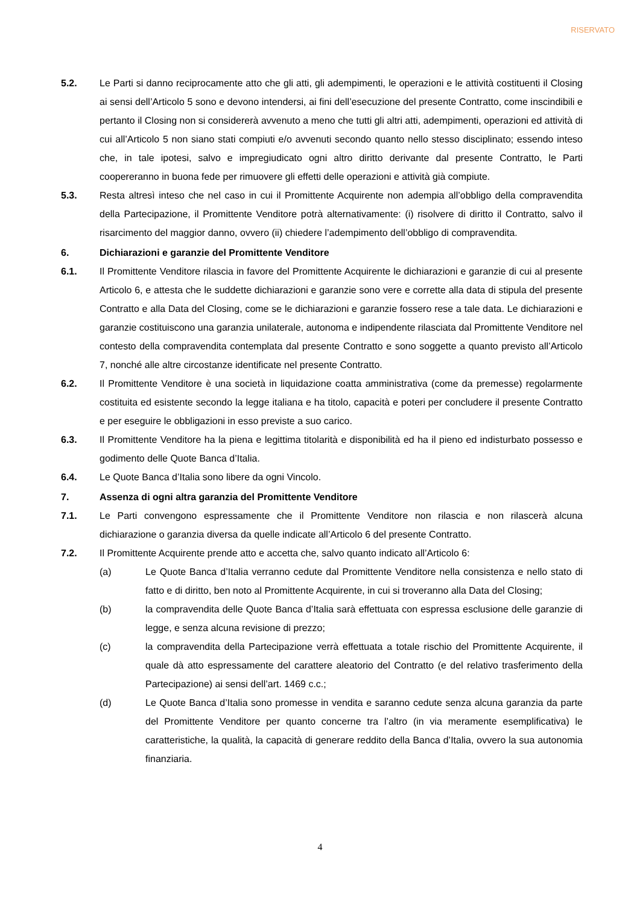RISERVATO
5.2. Le Parti si danno reciprocamente atto che gli atti, gli adempimenti, le operazioni e le attività costituenti il Closing ai sensi dell’Articolo 5 sono e devono intendersi, ai fini dell’esecuzione del presente Contratto, come inscindibili e pertanto il Closing non si considererà avvenuto a meno che tutti gli altri atti, adempimenti, operazioni ed attività di cui all’Articolo 5 non siano stati compiuti e/o avvenuti secondo quanto nello stesso disciplinato; essendo inteso che, in tale ipotesi, salvo e impregiudicato ogni altro diritto derivante dal presente Contratto, le Parti coopereranno in buona fede per rimuovere gli effetti delle operazioni e attività già compiute.
5.3. Resta altresì inteso che nel caso in cui il Promittente Acquirente non adempia all’obbligo della compravendita della Partecipazione, il Promittente Venditore potrà alternativamente: (i) risolvere di diritto il Contratto, salvo il risarcimento del maggior danno, ovvero (ii) chiedere l’adempimento dell’obbligo di compravendita.
6. Dichiarazioni e garanzie del Promittente Venditore
6.1. Il Promittente Venditore rilascia in favore del Promittente Acquirente le dichiarazioni e garanzie di cui al presente Articolo 6, e attesta che le suddette dichiarazioni e garanzie sono vere e corrette alla data di stipula del presente Contratto e alla Data del Closing, come se le dichiarazioni e garanzie fossero rese a tale data. Le dichiarazioni e garanzie costituiscono una garanzia unilaterale, autonoma e indipendente rilasciata dal Promittente Venditore nel contesto della compravendita contemplata dal presente Contratto e sono soggette a quanto previsto all’Articolo 7, nonché alle altre circostanze identificate nel presente Contratto.
6.2. Il Promittente Venditore è una società in liquidazione coatta amministrativa (come da premesse) regolarmente costituita ed esistente secondo la legge italiana e ha titolo, capacità e poteri per concludere il presente Contratto e per eseguire le obbligazioni in esso previste a suo carico.
6.3. Il Promittente Venditore ha la piena e legittima titolarità e disponibilità ed ha il pieno ed indisturbato possesso e godimento delle Quote Banca d’Italia.
6.4. Le Quote Banca d’Italia sono libere da ogni Vincolo.
7. Assenza di ogni altra garanzia del Promittente Venditore
7.1. Le Parti convengono espressamente che il Promittente Venditore non rilascia e non rilascerà alcuna dichiarazione o garanzia diversa da quelle indicate all’Articolo 6 del presente Contratto.
7.2. Il Promittente Acquirente prende atto e accetta che, salvo quanto indicato all’Articolo 6:
(a) Le Quote Banca d’Italia verranno cedute dal Promittente Venditore nella consistenza e nello stato di fatto e di diritto, ben noto al Promittente Acquirente, in cui si troveranno alla Data del Closing;
(b) la compravendita delle Quote Banca d’Italia sarà effettuata con espressa esclusione delle garanzie di legge, e senza alcuna revisione di prezzo;
(c) la compravendita della Partecipazione verrà effettuata a totale rischio del Promittente Acquirente, il quale dà atto espressamente del carattere aleatorio del Contratto (e del relativo trasferimento della Partecipazione) ai sensi dell’art. 1469 c.c.;
(d) Le Quote Banca d’Italia sono promesse in vendita e saranno cedute senza alcuna garanzia da parte del Promittente Venditore per quanto concerne tra l’altro (in via meramente esemplificativa) le caratteristiche, la qualità, la capacità di generare reddito della Banca d’Italia, ovvero la sua autonomia finanziaria.
4